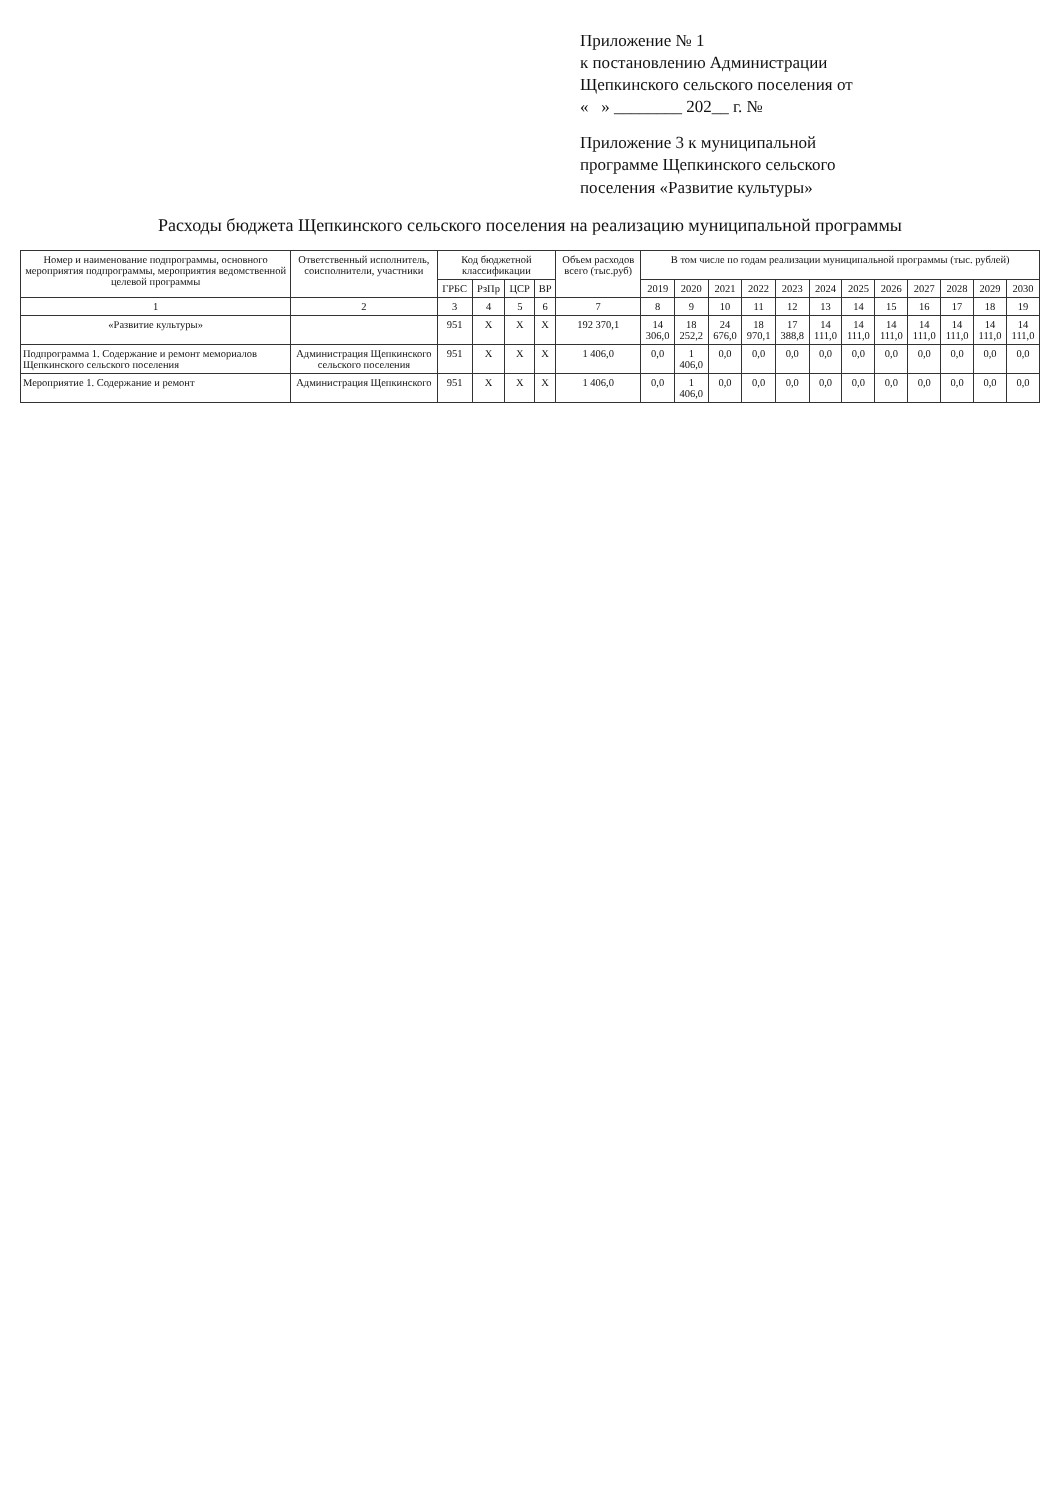Приложение № 1
к постановлению Администрации
Щепкинского сельского поселения от
« » ________ 202__ г. №
Приложение 3 к муниципальной
программе Щепкинского сельского
поселения «Развитие культуры»
Расходы бюджета Щепкинского сельского поселения на реализацию муниципальной программы
| Номер и наименование подпрограммы, основного мероприятия подпрограммы, мероприятия ведомственной целевой программы | Ответственный исполнитель, соисполнители, участники | Код бюджетной классификации | | | | Объем расходов всего (тыс.руб) | В том числе по годам реализации муниципальной программы (тыс. рублей) | | | | | | | | | | | |
| --- | --- | --- | --- | --- | --- | --- | --- | --- | --- | --- | --- | --- | --- | --- | --- | --- | --- | --- |
| | | ГРБС | РзПр | ЦСР | ВР | | 2019 | 2020 | 2021 | 2022 | 2023 | 2024 | 2025 | 2026 | 2027 | 2028 | 2029 | 2030 |
| 1 | 2 | 3 | 4 | 5 | 6 | 7 | 8 | 9 | 10 | 11 | 12 | 13 | 14 | 15 | 16 | 17 | 18 | 19 |
| «Развитие культуры» | | 951 | X | X | X | 192 370,1 | 14 306,0 | 18 252,2 | 24 676,0 | 18 970,1 | 17 388,8 | 14 111,0 | 14 111,0 | 14 111,0 | 14 111,0 | 14 111,0 | 14 111,0 | 14 111,0 |
| Подпрограмма 1. Содержание и ремонт мемориалов Щепкинского сельского поселения | Администрация Щепкинского сельского поселения | 951 | X | X | X | 1 406,0 | 0,0 | 1 406,0 | 0,0 | 0,0 | 0,0 | 0,0 | 0,0 | 0,0 | 0,0 | 0,0 | 0,0 | 0,0 |
| Мероприятие 1. Содержание и ремонт | Администрация Щепкинского | 951 | X | X | X | 1 406,0 | 0,0 | 1 406,0 | 0,0 | 0,0 | 0,0 | 0,0 | 0,0 | 0,0 | 0,0 | 0,0 | 0,0 | 0,0 |